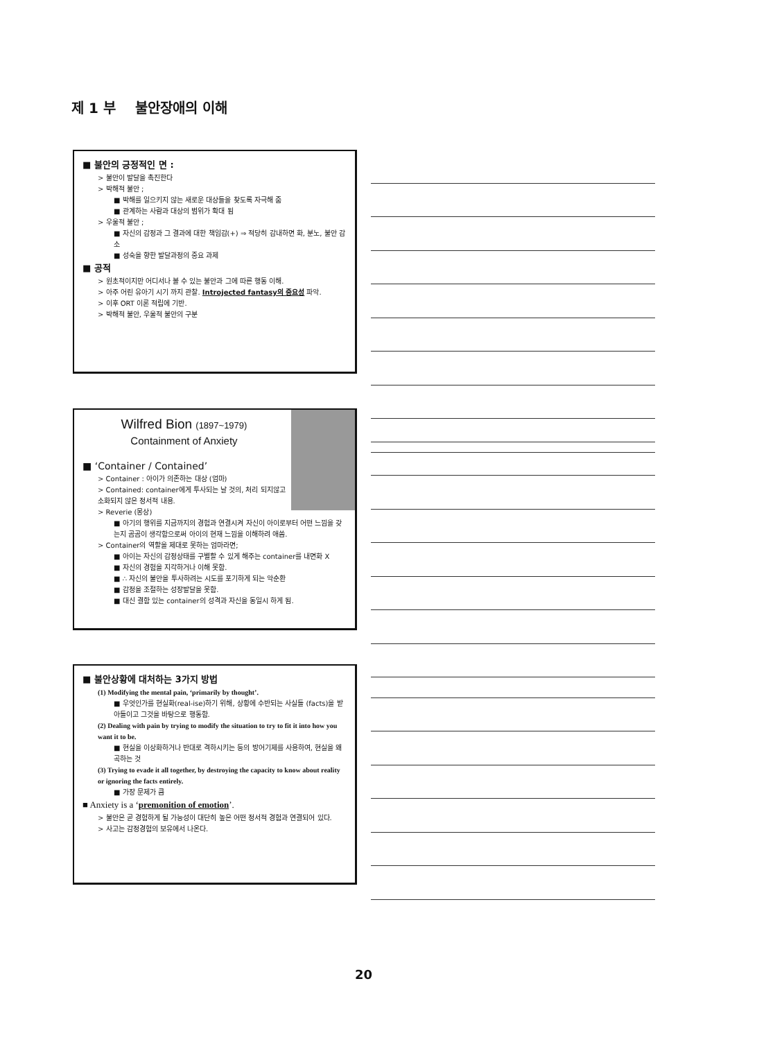제 1 부 불안장애의 이해
■ 불안의 긍정적인 면 :
> 불안이 발달을 촉진한다
> 박해적 불안 ;
■ 박해를 일으키지 않는 새로운 대상들을 찾도록 자극해 줌
■ 관계하는 사람과 대상의 범위가 확대 됨
> 우울적 불안 ;
■ 자신의 감정과 그 결과에 대한 책임감(+) ⇒ 적당히 감내하면 화, 분노, 불안 감소
■ 성숙을 향한 발달과정의 중요 과제
■ 공적
> 원초적이지만 어디서나 볼 수 있는 불안과 그에 따른 행동 이해.
> 아주 어린 유아기 시기 까지 관찰. Introjected fantasy의 중요성 파악.
> 이후 ORT 이론 적립에 기반.
> 박해적 불안, 우울적 불안의 구분
Wilfred Bion (1897~1979)
Containment of Anxiety
■ ‘Container / Contained’
> Container : 아이가 의존하는 대상 (엄마)
> Contained: container에게 투사되는 날 것의, 처리 되지않고 소화되지 않은 정서적 내용.
> Reverie (몽상)
■ 아기의 행위를 지금까지의 경험과 연결시켜 자신이 아이로부터 어떤 느낌을 갖는지 곰곰이 생각함으로써 아이의 현재 느낌을 이해하려 애씀.
> Container의 역할을 제대로 못하는 엄마라면;
■ 아이는 자신의 감정상태를 구별할 수 있게 해주는 container를 내면화 X
■ 자신의 경험을 지각하거나 이해 못함.
■ ∴ 자신의 불안을 투사하려는 시도를 포기하게 되는 악순환
■ 감정을 조절하는 성장발달을 못함.
■ 대신 결함 있는 container의 성격과 자신을 동일시 하게 됨.
■ 불안상황에 대처하는 3가지 방법
(1) Modifying the mental pain, ‘primarily by thought’.
■ 우엇인가를 현실화(real-ise)하기 위해, 상황에 수반되는 사실들 (facts)을 받아들이고 그것을 바탕으로 행동함.
(2) Dealing with pain by trying to modify the situation to try to fit it into how you want it to be.
■ 현실을 이상화하거나 반대로 격하시키는 등의 방어기제를 사용하여, 현실을 왜곡하는 것
(3) Trying to evade it all together, by destroying the capacity to know about reality or ignoring the facts entirely.
■ 가장 문제가 큼
■ Anxiety is a ‘premonition of emotion’.
> 불안은 곧 경험하게 될 가능성이 대단히 높은 어떤 정서적 경험과 연결되어 있다.
> 사고는 감정경험의 보유에서 나온다.
20